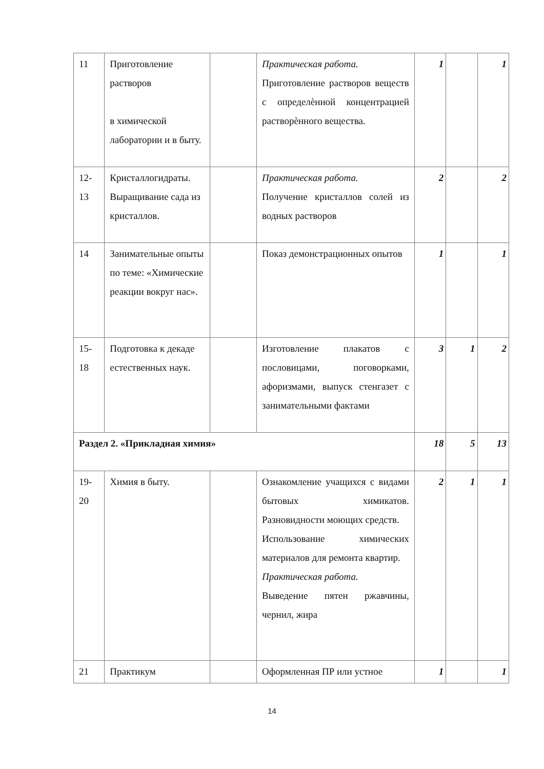| 11 | Приготовление растворов в химической лаборатории и в быту. | | Практическая работа. Приготовление растворов веществ с определѐнной концентрацией растворѐнного вещества. | 1 | | 1 |
| 12-13 | Кристаллогидраты. Выращивание сада из кристаллов. | | Практическая работа. Получение кристаллов солей из водных растворов | 2 | | 2 |
| 14 | Занимательные опыты по теме: «Химические реакции вокруг нас». | | Показ демонстрационных опытов | 1 | | 1 |
| 15-18 | Подготовка к декаде естественных наук. | | Изготовление плакатов с пословицами, поговорками, афоризмами, выпуск стенгазет с занимательными фактами | 3 | 1 | 2 |
| Раздел 2. «Прикладная химия» | | | | 18 | 5 | 13 |
| 19-20 | Химия в быту. | | Ознакомление учащихся с видами бытовых химикатов. Разновидности моющих средств. Использование химических материалов для ремонта квартир. Практическая работа. Выведение пятен ржавчины, чернил, жира | 2 | 1 | 1 |
| 21 | Практикум | | Оформленная ПР или устное | 1 | | 1 |
14